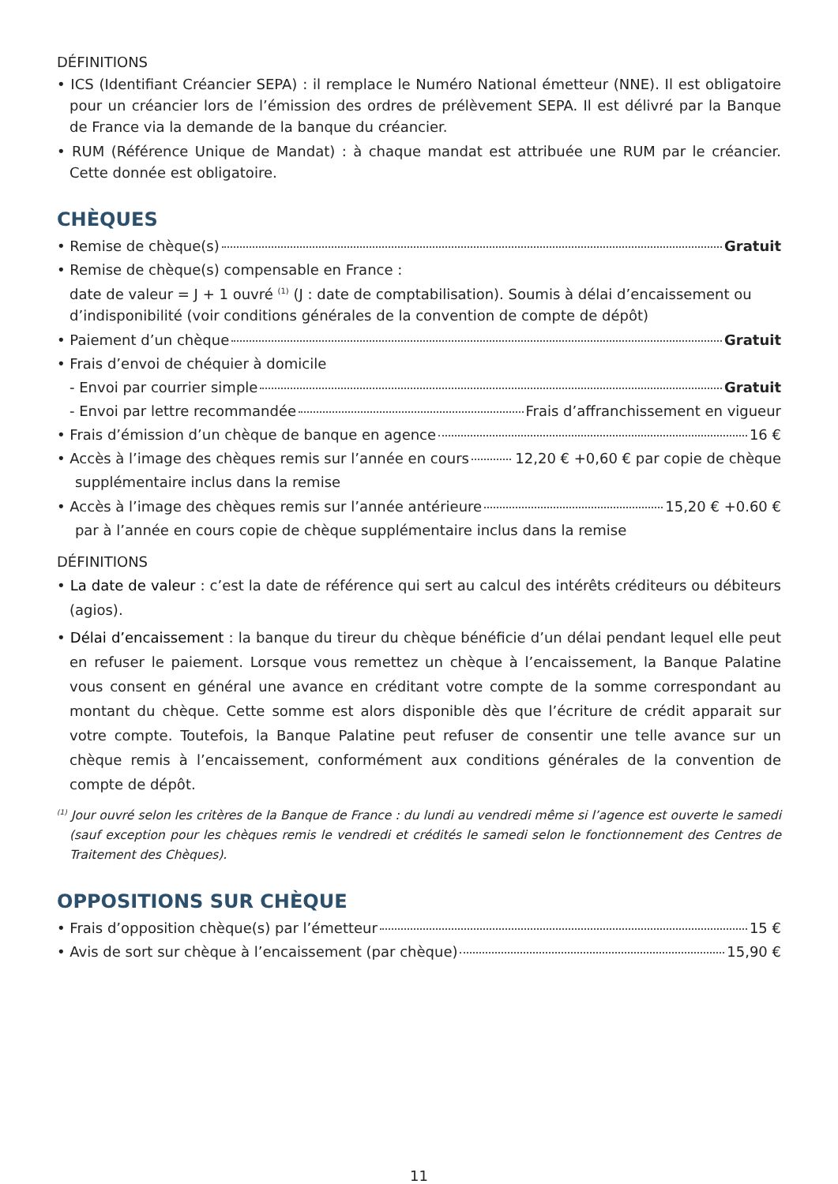DÉFINITIONS
• ICS (Identifiant Créancier SEPA) : il remplace le Numéro National émetteur (NNE). Il est obligatoire pour un créancier lors de l’émission des ordres de prélèvement SEPA. Il est délivré par la Banque de France via la demande de la banque du créancier.
• RUM (Référence Unique de Mandat) : à chaque mandat est attribuée une RUM par le créancier. Cette donnée est obligatoire.
CHÈQUES
• Remise de chèque(s) Gratuit
• Remise de chèque(s) compensable en France :
date de valeur = J + 1 ouvré <sup>(1)</sup> (J : date de comptabilisation). Soumis à délai d’encaissement ou d’indisponibilité (voir conditions générales de la convention de compte de dépôt)
• Paiement d’un chèque Gratuit
• Frais d’envoi de chéquier à domicile
- Envoi par courrier simple Gratuit
- Envoi par lettre recommandée Frais d’affranchissement en vigueur
• Frais d’émission d’un chèque de banque en agence 16 €
• Accès à l’image des chèques remis sur l’année en cours 12,20 € +0,60 € par copie de chèque
supplémentaire inclus dans la remise
• Accès à l’image des chèques remis sur l’année antérieure 15,20 € +0.60 €
par à l’année en cours copie de chèque supplémentaire inclus dans la remise
DÉFINITIONS
• La date de valeur : c’est la date de référence qui sert au calcul des intérêts créditeurs ou débiteurs (agios).
• Délai d’encaissement : la banque du tireur du chèque bénéficie d’un délai pendant lequel elle peut en refuser le paiement. Lorsque vous remettez un chèque à l’encaissement, la Banque Palatine vous consent en général une avance en créditant votre compte de la somme correspondant au montant du chèque. Cette somme est alors disponible dès que l’écriture de crédit apparait sur votre compte. Toutefois, la Banque Palatine peut refuser de consentir une telle avance sur un chèque remis à l’encaissement, conformément aux conditions générales de la convention de compte de dépôt.
<sup>(1)</sup> Jour ouvré selon les critères de la Banque de France : du lundi au vendredi même si l’agence est ouverte le samedi (sauf exception pour les chèques remis le vendredi et crédités le samedi selon le fonctionnement des Centres de Traitement des Chèques).
OPPOSITIONS SUR CHÈQUE
• Frais d’opposition chèque(s) par l’émetteur 15 €
• Avis de sort sur chèque à l’encaissement (par chèque) 15,90 €
11